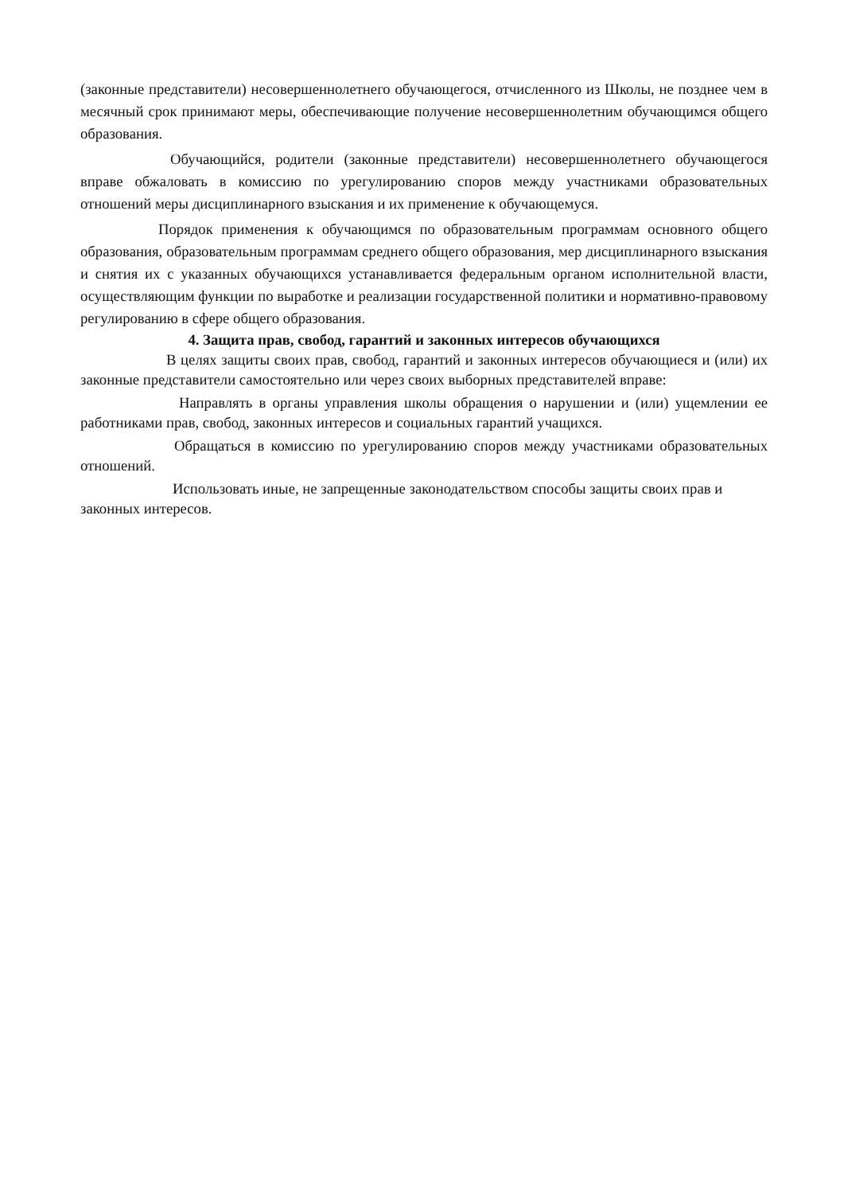(законные представители) несовершеннолетнего обучающегося, отчисленного из Школы, не позднее чем в месячный срок принимают меры, обеспечивающие получение несовершеннолетним обучающимся общего образования.
Обучающийся, родители (законные представители) несовершеннолетнего обучающегося вправе обжаловать в комиссию по урегулированию споров между участниками образовательных отношений меры дисциплинарного взыскания и их применение к обучающемуся.
Порядок применения к обучающимся по образовательным программам основного общего образования, образовательным программам среднего общего образования, мер дисциплинарного взыскания и снятия их с указанных обучающихся устанавливается федеральным органом исполнительной власти, осуществляющим функции по выработке и реализации государственной политики и нормативно-правовому регулированию в сфере общего образования.
4. Защита прав, свобод, гарантий и законных интересов обучающихся
В целях защиты своих прав, свобод, гарантий и законных интересов обучающиеся и (или) их законные представители самостоятельно или через своих выборных представителей вправе:
Направлять в органы управления школы обращения о нарушении и (или) ущемлении ее работниками прав, свобод, законных интересов и социальных гарантий учащихся.
Обращаться в комиссию по урегулированию споров между участниками образовательных отношений.
Использовать иные, не запрещенные законодательством способы защиты своих прав и законных интересов.